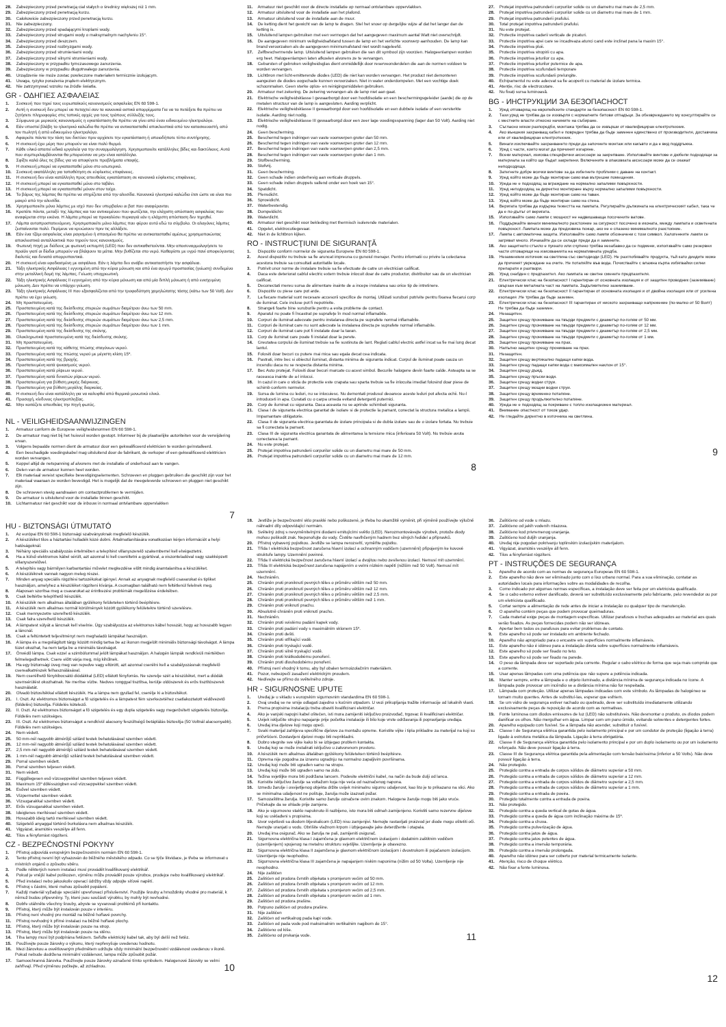28. Zabezpieczony przed penetracją ciał stałych o średnicy większej niż 1 mm.
29. Zabezpieczony przed penetracją kurzu.
30. Całokowicie zabezpieczony przed penetracją kurzu.
31. Nie zabezpieczony.
32. Zabezpieczony przed spadającymi kroplami wody.
33. Zabezpieczony przed strugami wody o maksymalnym nachyleniu 15°.
34. Zabezpieczony przed deszczem.
35. Zabezpieczony przed rozbryzgami wody.
36. Zabezpieczony przed strumieniami wody.
37. Zabezpieczony przed silnymi strumieniami wody.
38. Zabezpieczony w przypadku tymczasowego zanurzenia.
39. Zabezpieczony w przypadku długotrwałego zanurzenia.
40. Urządzenie nie może zostac powleczone materiałem termicznie izolującym.
41. Uwaga, ryzyko porażenia prądem elektrycznym.
42. Nie zatrzymywać wzroku na źródle światła.
GR - ΟΔΗΓΙΕΣ ΑΣΦΑΛΕΙΑΣ
1. Συσκευή που τηρεί τους ευρωπαϊκούς κανονισμούς ασφαλείας EN 60 598-1.
2. Αυτή η συσκευή δεν μπορεί να πεταχτεί σαν τα κανονικά αστικά απορρίμματα Για να τα πετάξετε θα πρέπει να ζητήσετε πληροφορίες στις τοπικές αρχές για τους τρόπους σύλλεξής τους.
3. Σύμφωνα με μερικούς κανονισμούς η εγκατάσταση θα πρέπει να γίνει από έναν ειδικευμένο ηλεκτρολόγο.
4. Εάν υποστεί βλάβη το ηλεκτρικό καλώδιο θα πρέπει να αντικατασταθεί αποκλειστικά από τον κατασκευαστή, από τον πωλητή ή από ειδικευμένο ηλεκτρολόγο.
5. Αφαιρείτε πάντα την τάση του δικτύου πριν αρχίσετε την εγκατάσταση ή οποιοδήποτε τύπο συντήρησης.
6. Η συσκευή έχει μέρη που μπορούν να είναι πολύ θερμά.
7. Κάθε υλικό απαιτεί ειδικά εργαλεία για την συναρμολόγηση. Χρησιμοποιείτε κατάλληλες βίδες και δακτύλιους. Αυτά που συμπεριλαμβάνονται θα μπορούσαν να μην είναι κατάλληλα.
8. Σφίξτε καλά όλες τις βίδες για να αποφύγετε προβλήματα επαφής.
9. Η συσκευή μπορεί να εγκατασταθεί μόνο στο εσωτερικό.
10. Συσκευή ακατάλληλη για τοποθέτηση σε εύφλεκτες επιφάνειες.
11. Η συσκευή δεν είναι κατάλληλη προς απευθείας εγκατάσταση σε κανονικά εύφλεκτες επιφάνειες.
12. Η συσκευή μπορεί να εγκατασταθεί μόνο στο ταβάνι.
13. Η συσκευή μπορεί να εγκατασταθεί μόνον στον τοίχο.
14. Το βάρος της λάμπας θα πρέπει να στηρίζεται από την αλυσίδα. Κανονικό ηλεκτρικό καλώδιο έτσι ώστε να είναι πιο μακρύ από την αλυσίδα.
15. Χρησιμοποιείτε μόνο λάμπες με ισχύ που δεν υπερβαίνει οι βατ που αναφέρονται.
16. Κρατάτε πάντα, μεταξύ της λάμπας και του αντικειμένου που φωτίζεται, την ελάχιστη απόσταση ασφαλείας που αναφέρεται στην εικόνα. Η λάμπα μπορεί να προκαλέσει πυρκαγιά εάν η ελάχιστη απόσταση δεν τηρηθεί.
17. Λάμπα αυτοπροστατευόμενη. Χρησιμοποιείτε μόνο λάμπες που φέρου αυτό εδώ το σύμβολο. Οι αλογόνες λάμπες ζεσταίνονται πολύ. Περίμενε να κρυώσουν πριν τις αλλάξετε.
18. Εάν ένα τζάμι ασφαλείας είναι ραγισμένο ή σπασμένο θα πρέπει να αντικατασταθεί αμέσως χρησιμοποιώντας αποκλειστικά ανταλλακτικά που τηρούν τους κανονισμούς.
19. Φωτεινή πηγή με διόδους με φωτεινή εκπομπή (LED) που δεν αντικαθιστούνται. Μην αποσυναρμολογήσετε το προϊόν γιατί οι δίοδοι μπορούν να βλάψουν τα μάτια. Μην βυθίζεται στο νερό. Καθαρίστε με υγρό πανί αποφεύγοντας διαλυτές και δυνατά απορρυπαντικά.
20. Η συσκευή είναι εφοδιασμένη με ασφάλεια. Εάν η λάμπα δεν ανάβει αντικαταστήστε την ασφάλεια.
21. Τάξη ηλεκτρικής Ασφάλειας Ι εγγυημένη από την κύρια μόνωση και από ένα αγωγό προστασίας (γείωση) συνδεμένο στην μεταλλική δομή της λάμπας. Γείωση υποχρεωτική.
22. Τάξη ηλεκτρικής Ασφάλειας ΙΙ εγγυημένη από την κύρια μόνωση και από μία διπλή μόνωση ή από ενισχυμένη μόνωση. Δεν πρέπει να υπάρχει γείωση.
23. Τάξη ηλεκτρικής Ασφάλειας ΙΙΙ που εξασφαλίζεται από την τροφοδότηση χαμηλώτατης τάσης (κάτω των 50 Volt). Δεν πρέπει να έχει γείωση.
24. Μη προστατευμένη.
25. Προστατευμένη κατά της διείσδυσης στερεών σωμάτων διαμέτρου άνω των 50 mm.
26. Προστατευμένη κατά της διείσδυσης στερεών σωμάτων διαμέτρου άνω των 12 mm.
27. Προστατευμένη κατά της διείσδυσης στερεών σωμάτων διαμέτρου άνω των 2,5 mm.
28. Προστατευμένη κατά της διείσδυσης στερεών σωμάτων διαμέτρου άνω των 1 mm.
29. Προστατευμένη κατά της διείσδυσης της σκόνης.
30. Ολοκληρωτικά προστατευμένη κατά της διείσδυσης σκόνης.
31. Μη προστατευμένη.
32. Προστατευμένη κατά της κάθετης πτώσης σταγόνων νερού.
33. Προστατευμένη κατά της πτώσης νερού με μέγιστη κλίση 15º.
34. Προστατευμένη κατά της βροχής.
35. Προστατευμένη κατά ψεκασμούς νερού.
36. Προστατευμένη κατά ρίψεων νερού.
37. Προστατευμένη κατά δυνατών ρίψεων νερού.
38. Προστατευμένη για βύθιση μικρής διάρκειας.
39. Προστατευμένη για βύθιση μεγάλης διαρκείας.
40. Η συσκευή δεν είναι κατάλληλη για να καλυφθεί από θερμικά μονωτικό υλικό.
41. Προσοχή, κίνδυνος ηλεκτροπληξίας.
42. Μην κοιτάζετε απευθείας την πηγή φωτός.
NL - VEILIGHEIDSAANWIJZINGEN
1. Armatuur conform de Europese veiligheidsnormen EN 60 598-1.
2. De armatuur mag niet bij het huisvuil worden gestopt. Informeer bij de plaatselijke autoriteiten voor de verwijdering ervan.
3. Volgens bepaalde normen dient de armatuur door een gekwalificeerd elektricien te worden geïnstalleerd.
4. Een beschadigde voedingskabel mag uitsluitend door de fabrikant, de verkoper of een gekwalificeerd elektricien worden vervangen.
5. Koppel altijd de netspanning af alvorens met de installatie of onderhoud aan te vangen.
6. Delen van de armatuur kunnen heet worden.
7. Elk materiaal vereist specifieke bevestigingselementen. Schroeven en pluggen gebruiken die geschikt zijn voor het materiaal waaraan ze worden bevestigd. Het is mogelijk dat de meegeleverde schroeven en pluggen niet geschikt zijn.
8. De schroeven stevig aandraaien om contactproblemen te vermijden.
9. De armatuur is uitsluitend voor de installatie binnen geschikt.
10. Lichtarmatuur niet geschikt voor de inbouw in normaal ontvlambare oppervlakken
7
11. Armatuur niet geschikt voor de directe installatie op normaal ontvlambare oppervlakken.
12. Armatuur uitsluitend voor de installatie aan het plafond.
13. Armatuur uitsluitend voor de installatie aan de muur.
14. De ketting dient het gewicht van de lamp te dragen. Stel het snoer op dergelijke wijze af dat het langer dan de ketting is.
15. Uitsluitend lampen gebruiken met een vermogen dat het aangegeven maximum aantal Watt niet overschrijdt.
16. De aangegeven minimum veiligheidsafstand tussen de lamp en het verlichte voorwerp aanhouden. De lamp kan brand veroorzaken als de aangegeven minimumafstand niet wordt nageleefd.
17. Zelfbeschermende lamp. Uitsluitend lampen gebruiken die van dit symbool zijn voorzien. Halogeenlampen worden erg heet. Halogeenlampen laten afkoelen alvorens ze te vervangen.
18. Gebarsten of gebroken veiligheidsglas dient onmiddellijk door reserveonderdelen die aan de normen voldoen te worden vervangen.
19. Lichtbron met licht-emitterende diodes (LED) die niet kan worden vervangen. Het product niet demonteren aangezien de diodes oogschade kunnen veroorzaken. Niet in water onderdompelen. Met een vochtige doek schoonmaken. Geen sterke oplos- en reinigingsmiddelen gebruiken.
20. Armatuur met zekering. De zekering vervangen als de lamp niet aan gaat.
21. Elektrische veiligheidsklasse I gewaarborgd door een hoofdisolatie en een beschermingsgeleider (aarde) die op de metalen structuur van de lamp is aangesloten. Aarding verplicht.
22. Elektrische veiligheidsklasse II gewaarborgd door een hoofdisolatie en een dubbele isolatie of een versterkte isolatie. Aarding niet nodig.
23. Elektrische veiligheidsklasse III gewaarborgd door een zeer lage voedingsspanning (lager dan 50 Volt). Aarding niet nodig.
24. Geen bescherming.
25. Beschermd tegen indringen van vaste voorwerpen groter dan 50 mm.
26. Beschermd tegen indringen van vaste voorwerpen groter dan 12 mm.
27. Beschermd tegen indringen van vaste voorwerpen groter dan 2,5 mm.
28. Beschermd tegen indringen van vaste voorwerpen groter dan 1 mm.
29. Stofbescherming.
30. Stofvrij.
31. Geen bescherming.
32. Geen schade indien onderhevig aan verticale druppels.
33. Geen schade indien druppels vallend onder een hoek van 15°.
34. Spatdicht.
35. Plensdicht.
36. Sproeidicht.
37. Waterbestendig.
38. Dompeldicht.
39. Waterdicht.
40. Armatuur niet geschikt voor bekleding met thermisch isolerende materialen.
41. Opgelet, elektrocutiegevaar.
42. Niet in de lichtbron kijken.
RO - INSTRUCŢIUNI DE SIGURANŢĂ
1. Dispozitiv conform normelor de siguranta Europene EN 60 598-1.
2. Acest dispozitiv nu trebuie sa fie aruncat impreuna cu gunoiul menajer. Pentru informatii cu privire la colectarea acestora trebuie sa consultati autoritatile locale.
3. Potrivit unor norme de instalare trebuie sa fie efectuate de catre un electrician calificat.
4. Daca este deteriorat cablul electric extern trebuie inlocuit doar de catre productor, distribuitor sau de un electrician calificat.
5. Deconectati mereu sursa de alimentare inainte de a incepe instalarea sau orice tip de intretinere.
6. Dispozitiv cu piese care pot arde.
7. La fiecare material sunt necesare accesorii specifice de montaj. Utilizati suruburi potrivite pentru fixarea fiecarui corp de iluminat. Cele incluse pot fi nepotrivite.
8. Strangeti foarte bine suruburile pentru a evita probleme de contact.
9. Aparatul nu poate fi încastrat pe suprafeţe în mod normal inflamabile.
10. Corpuri de iluminat adecvate pentru instalarea directa pe suprafete normal inflamabile.
11. Corpuri de iluminat care nu sunt adecvate la instalarea directa pe suprafete normal inflamabile.
12. Corpuri de iluminat care pot fi instalate doar la tavan.
13. Corp de iluminat care poate fi instalat doar la perete.
14. Greutatea corpului de iluminat trebuie sa fie sustinuta de lant. Reglati cablul electric astfel incat sa fie mai lung decat lantul.
15. Folositi doar becuri cu putere mai mica sau egala decat cea indicata.
16. Pastrati, intre bec si obiectul iluminat, distanta minima de siguranta indicat. Corpul de iluminat poate cauza un incendiu daca nu se respecta distanta minima.
17. Bec Auto protejat. Folositi doar becuri marcate cu acest simbol. Becurile halogene devin foarte calde. Asteapta sa se raceasca inainte de a-l inlocui.
18. In cazul in care o sticla de protectie este crapata sau sparta trebuie sa fie inlocuita imediat folosind doar piese de schimb conform normelor.
19. Sursa de lumina cu leduri, nu se inlocuiesc. Nu demontati produsul deoarece aceste leduri pot afecta ochii. Nu-l introduceti in apa. Curatati cu o carpa umeda evitand detergenti puternici.
20. Corp de iluminat cu siguranta. Daca aceasta nu se aprinde schimbati siguranta.
21. Clasa I de siguranta electrica garantat de isolare si de protectie la pamant, conectat la structura metalica a lampii. Impamantare obligatorie.
22. Clasa II de siguranta electrica garantata de izolare principala si de dubla izolare sau de o izolare fortata. Nu trebuie sa fi conectata la pamant.
23. Clasa III de siguranta electrica garantata de alimentarea la tensiune mica (inferioara 50 Volt). Nu trebuie avuta conectarea la pamant.
24. Nu este protejat.
25. Protejat impotriva patrunderii corpurilor solide cu un diametru mai mare de 50 mm.
26. Protejat impotriva patrunderii corpurilor solide cu un diametru mai mare de 12 mm.
8
27. Protejat impotriva patrunderii corpurilor solide cu un diametru mai mare de 2,5 mm.
28. Protejat impotriva patrunderii corpurilor solide cu un diametru mai mare de 1 mm.
29. Protejat impotriva patrunderii prafului.
30. Total protejat impotriva patrunderii prafului.
31. Nu este protejat.
32. Protectie impotriva caderii verticale de picaturi.
33. Protectie impotriva apei care se incadreaza atunci cand este inclinat pana la maxim 15°.
34. Protectie impotriva ploii.
35. Protectie impotriva stropirii cu apa.
36. Protectie impotriva jeturilor cu apa.
37. Protectie impotriva jeturilor puternice de apa.
38. Protectie impotriva scufundarii temporare
39. Protectie impotriva scufundarii prelungite.
40. Echipamentul nu este adecvat sa fie acoperit cu material de izolare termica.
41. Atenție, risc de electrocutare.
42. Nu fixați sursa luminoasă.
BG - ИНСТРУКЦИИ ЗА БЕЗОПАСНОСТ
1. Уред отговарящ на европейските стандарти за безопасност EN 60 598-1.
2. Тази уред не трябва да се изхвърля с нормалните битови отпадъци. За обезвреждането му консултирайте се с местните власти относно начините на събиране.
3. Съгласно някои разпоредби, монтажа трябва да се извърши от квалифициран електротехник.
4. Ако външния захранващ кабел е повреден трябва да бъде заменен единствено от производителя, доставчика или от квалифициран електротехник.
5. Винаги изключвайте захранването преди да започнете монтаж или какъвто и да е вид поддръжка.
6. Уред с части, които могат да причинят изгаряне.
7. Всеки материал, изисква специфични аксесоари за закрепване. Използвайте винтове и дюбели подходящи за материала за който ще бъдат закрепени. Включените в опаковката аксесоари може да се окажат неподходящи.
8. Затегнете добре всички винтове за да избегнете проблеми с даване на контакт.
9. Уред който може да бъде монтиран само във вътрешни помещения.
10. Уреда не е подходящ за вграждане на нормално запалими повърхности.
11. Уред неподходящ за директно монтиране върху нормално запалими повърхности.
12. Уред който може да бъде монтиран само на таван.
13. Уред който може да бъде монтиран само на стена.
14. Веригата трябва да издържа тежестта на лампата. Регулирайте дължината на електрическият кабел, така че да е по-дълъг от веригата.
15. Използвайте само лампи с мощност не надвишаваща посочените ватове.
16. Поддържайте винаги минималното разстояние за сигурност посочено в иконата, между лампата и осветената повърхност. Лампата може да предизвика пожар, ако не е спазено минималното разстояние.
17. Лампа с автоматична защита. Използвайте само лампи обозначени с този символ. Халогенните лампи се загряват много. Изчакайте да се охлади преди да я замените.
18. Ако защитното стъкло е пукнато или счупено трябва незабавно да се подмени, използвайте само резервни части отговарящи на изискванията на нормативната уредба.
19. Незаменяем източник на светлина със светодиоди (LED). Не разглобявайте продукта, тъй като диодите може да причинят увреждане на очите. Не потапяйте във вода. Почиствайте с влажна кърпа избягвайки силни препарати и разтвори.
20. Уред снабден с предпазител. Ако лампата не светне сменете предпазителя.
21. Електрически клас на безопасност I гарантиран от основната изолация и от защитен проводник (заземяване) свързан към металната част на лампата. Задължително заземяване.
22. Електрически клас на безопасност II гарантиран от основната изолация и от двойна изолация или от усилена изолация .Не трябва да бъде заземен.
23. Електрически клас на безопасност III гарантиран от ниското захранващо напрежение (по-малко от 50 Волт) Не трябва да бъде заземен.
24. Незащитен.
25. Защитен срещу проникване на твърди предмети с диаметър по-голям от 50 мм.
26. Защитен срещу проникване на твърди предмети с диаметър по-голям от 12 мм.
27. Защитен срещу проникване на твърди предмети с диаметър по-голям от 2,5 мм.
28. Защитен срещу проникване на твърди предмети с диаметър по-голям от 1 мм.
29. Защитен срещу проникване на прах.
30. Напълно защитен срещу проникване на прах.
31. Незащитен.
32. Защитен срещу вертикално падащи капки вода.
33. Защитен срещу падащи капки вода с максимален наклон от 15°.
34. Защитен срещу дъжд.
35. Защитен срещу пръски води.
36. Защитен срещу водни струи.
37. Защитен срещу мощни водни струи.
38. Защитен срещу временно потапяне.
39. Защитен срещу продължително потапяне.
40. Уреда не е подходящ за покриване с топло изолационен материал.
41. Внимание опастност от токов удар.
42. Не гледайте директно в източника на светлина.
9
HU - BIZTONSÁGI ÚTMUTATÓ
1. Az európai EN 60 598-1 biztonsági szabványoknak megfelelő készülék.
2. A készüléket tilos a háztartási hulladék közé dobni. Ártalmatlanítására vonatkozóan kérjen információt a helyi hatóságoknál.
3. Néhány speciális szabályozás értelmében a telepítést villanyszerelő szakemberrel kell elvégeztetni.
4. Ha a külső elektromos kábel sérült, azt azonnal ki kell cseréltetni a gyártóval, a viszonteladóval vagy szakképzett villanyszerelővel.
5. A telepítés vagy bármilyen karbantartási művelet megkezdése előtt mindig áramtalanítsa a készüléket.
6. A készüléknek vannak nagyon meleg részei.
7. Minden anyag speciális rögzítési tartozékokat igényel. Annak az anyagnak megfelelő csavarokat és tipliket használjon, amelyhez a készüléket rögzíteni kívánja. A csomagban található nem feltétlenül felelnek meg.
8. Alaposan szorítsa meg a csavarokat az érintkezési problémák megelőzése érdekében.
9. Csak beltérbe telepíthető készülék.
10. A készülék nem alkalmas általában gyúlékony felületeken történő beépítésre.
11. A készülék nem alkalmas normál körülmények között gyúlékony felületekre történő szerelésre.
12. Csak mennyezetre szerelhető készülék.
13. Csak falra szerelhető készülék.
14. A lámpatest súlyát a láncnak kell viselnie. Úgy szabályozza az elektromos kábel hosszát, hogy az hosszabb legyen a láncnál.
15. Csak a feltüntetett teljesítményt nem meghaladó lámpákat használjon.
16. A lámpa és a megvilágított tárgy között mindig tartsa be az ikonon megjelölt minimális biztonsági távolságot. A lámpa tüzet okozhat, ha nem tartja be a minimális távolságot.
17. Önvédő lámpa. Csak ezzel a szimbólummal jelölt lámpákat használjon. A halogén lámpák rendkívüli mértékben felmelegedhetnek. Csere előtt várja meg, míg kihűlnek.
18. Ha egy biztonsági üveg meg van repedve vagy eltörött, azt azonnal cserélni kell a szabályozásnak megfelelő cserealkatrészek felhasználásával.
19. Nem cserélhető fénykibocsátó diódákkal (LED) ellátott fényforrás. Ne szerelje szét a készüléket, mert a diódák szemsérülést okozhatnak. Ne merítse vízbe. Nedves ronggyal tisztítsa, kerülje oldószerek és erős tisztítószerek használatát.
20. Olvadó biztosítékkal ellátott készülék. Ha a lámpa nem gyullad fel, cserélje ki a biztosítékot.
21. I. Oszt. Az elektromos biztonságot a fő szigetelés és a lámpatest fém szerkezetéhez csatlakoztatott védővezető (földelés) biztosítja. Földelés kötelező.
22. II. Oszt. Az elektromos biztonságot a fő szigetelés és egy dupla szigetelés vagy megerősített szigetelés biztosítja. Földelés nem szükséges.
23. III. Oszt. Az elektromos biztonságot a rendkívül alacsony feszültségű betáplálás biztosítja (50 Voltnál alacsonyabb). Földelés nem szükséges.
24. Nem védett.
25. 50 mm-nél nagyobb átmérőjű szilárd testek behatolásával szemben védett.
26. 12 mm-nél nagyobb átmérőjű szilárd testek behatolásával szemben védett.
27. 2,5 mm-nél nagyobb átmérőjű szilárd testek behatolásával szemben védett.
28. 1 mm-nél nagyobb átmérőjű szilárd testek behatolásával szemben védett.
29. Porral szemben védett.
30. Porral szemben teljesen védett.
31. Nem védett.
32. Függőlegesen eső vízcseppekkel szemben teljesen védett.
33. Maximum 15º dőlésszögben eső vízcseppekkel szemben védett.
34. Esővel szemben védett.
35. Vízpermettel szemben védett.
36. Vízsugarakkal szemben védett.
37. Erős vízsugarakkal szemben védett.
38. Ideiglenes merítéssel szemben védett.
39. Hosszabb ideig tartó merítéssel szemben védett.
40. Szigetelő anyaggal történő burkolásra nem alkalmas készülék.
41. Vigyázat, áramütés veszélye áll fenn.
42. Tilos a fényforrást rögzíteni.
CZ - BEZPEČNOSTNÍ POKYNY
1. Přístroj odpovídá evropským bezpečnostním normám EN 60 598-1.
2. Tento přístroj nesmí být vyhazován do běžného městského odpadu. Co se týče likvidace, je třeba se informovat u místních orgánů o způsobu sběru.
3. Podle některých norem instalaci musí provádět kvalifikovaný elektrikář.
4. Pokud je vnější kabel poškozen, výměnu může provádět pouze výrobce, prodejce nebo kvalifikovaný elektrikář.
5. Před instalací nebo jakoukoliv operací údržby vždy odpojte síťové napětí.
6. Přístroj s částmi, které mohou způsobit popálení.
7. Každý materiál vyžaduje speciální upevňovací příslušenství. Použijte šrouby a hmoždinky vhodné pro materiál, k němuž budou připevněny. Ty, které jsou součástí výrobku, by mohly být nevhodné.
8. Dobře utáhněte všechny šrouby, abyste se vyvarovali problémů při kontaktu.
9. Přístroj, který může být instalován pouze v interiéru.
10. Přístroj není vhodný pro montáž na běžně hořlavé povrchy.
11. Přístroj nevhodný k přímé instalaci na běžně hořlavé plochy.
12. Přístroj, který může být instalován pouze na strop.
13. Přístroj, který může být instalován pouze na stěnu.
14. Tíha lampy musí být podpírána řetězem. Seřiďte elektrický kabel tak, aby byl delší než řetěz.
15. Používejte pouze žárovky o výkonu, který nepřevyšuje uvedenou hodnotu.
16. Mezi žárovkou a osvětlovaným předmětem udržujte vždy minimální bezpečnostní vzdálenost uvedenou v ikoně. Pokud nebude dodržena minimální vzdálenost, lampa může způsobit požár.
17. Samoochranná žárovka. Používejte pouze žárovky označené tímto symbolem. Halogenové žárovky se velmi zahřívají. Před výměnou počkejte, až zchladnou.
10
18. Jestliže je bezpečnostní sklo prasklé nebo poškozené, je třeba ho okamžitě vyměnit, při výměně používejte výlučně náhradní díly odpovídající normám.
19. Světelný zdroj s nevyměnitelnými diodami emitujícími světlo (LED). Nerozmontovávejte výrobek, protože diody mohou poškodit zrak. Neponořujte do vody. Čistěte navlhčeným hadrem bez silných ředidel a přípravků.
20. Přístroj vybavený pojistkou. Jestliže se lampa nerozsvítí, vyměňte pojistku.
21. Třída I elektrická bezpečnost zaručena hlavní izolací a ochranným vodičem (uzemnění) připojeným ke kovové struktuře lampy. Uzemnění povinné.
22. Třída II elektrická bezpečnost zaručena hlavní izolací a dvojitou nebo zesílenou izolací. Nemusí mít uzemnění.
23. Třída III elektrická bezpečnost zaručena napájením o velmi nízkém napětí (nižším než 50 Volt). Nemusí mít uzemnění.
24. Nechráněn.
25. Chráněn proti proniknutí pevných těles o průměru větším než 50 mm.
26. Chráněn proti proniknutí pevných těles o průměru větším než 12 mm.
27. Chráněn proti proniknutí pevných těles o průměru větším než 2,5 mm.
28. Chráněn proti proniknutí pevných těles o průměru větším než 1 mm.
29. Chráněn proti vniknutí prachu.
30. Absolutně chráněn proti vniknutí prachu.
31. Nechráněn.
32. Chráněn proti svislému padání kapek vody.
33. Chráněn proti padání vody s maximálním sklonem 15º.
34. Chráněn proti dešti.
35. Chráněn proti stříkající vodě.
36. Chráněn proti tryskající vodě.
37. Chráněn proti silně tryskající vodě.
38. Chráněn proti krátkodobému ponoření.
39. Chráněn proti dlouhodobému ponoření.
40. Přístroj není vhodný k tomu, aby byl obalen termoizolačním materiálem.
41. Pozor, nebezpečí zasažení elektrickým proudem.
42. Nedívejte se přímo do světelného zdroje.
HR - SIGURNOSNE UPUTE
1. Uređaj je u skladu s europskim sigurnosnim standardima EN 60 598-1.
2. Ovaj uređaj se ne smije odlagati zajedno s kućnim otpadom. U vezi prikupljanja tražite informacije od lokalnih vlasti.
3. Prema propisima instalaciju treba obaviti kvalificirani električar.
4. Ako je vanjski napojni kabel oštećen, isti mora zamijeniti isključivo proizvođač, trgovac ili kvalificirani električar.
5. Uvijek isključite strujno napajanje prije početka instalacije ili bilo koje vrste održavanja ili popravljanja uređaja.
6. Uređaj ima djelove koji mogu opeći.
7. Svaki materijal zahtijeva specifične djelove za montažu opreme. Koristite vijke i tipla prikladne za materijal na koji su pričvršćeni. Dostavljeni djelovi mogu biti neprikladni.
8. Dobro stegnite sve vijke kako bi se izbjegao problem kontakta.
9. Uređaj koji se može instalirati isključivo u zatvorenom prostoru.
10. A készülék nem alkalmas általában gyúlékony felületeken történő beépítésre.
11. Oprema nije pogodna za izravnu ugradnju na normalno zapaljivim površinama.
12. Uređaj koji može biti ugrađen samo na stropu.
13. Uređaj koji može biti ugrađen samo na zidu.
14. Težina svjetiljke mora biti podržana lancem. Podesite električni kabel, na način da bude dulji od lanca.
15. Koristite isključivo žarulje sa voltažom koja nije veća od naznačenog napona.
16. Između žarulje i osvijetljenog objekta držite uvijek minimalnu sigurnu udaljenost, kao što je to prikazano na slici. Ako se minimalna udaljenost ne poštuje, žarulja može izazvati požar.
17. Samozaštitna žarulja. Koristite samo žarulje označene ovim znakom. Halogene žarulje mogu biti jako vruće. Pričekajte da se ohlade prije zamjene.
18. Ako je sigurnosno staklo napuknuto ili razbijeno, isto mora biti odmah zamijenjeno. Koristiti samo rezervne dijelove koji su usklađeni s propisima.
19. Izvor svjetlosti sa diodom bljeskalicom (LED) nisu zamjenjivi. Nemojte rastavljati proizvod jer diode mogu oštetiti oči. Nemojte uranjati u vodu. Obrišite vlažnom krpom i izbjegavajte jake deterdžente i otapala.
20. Uređaj ima osigurač. Ako se žarulja ne pali, zamijeniti osigurač.
21. Sigurnosna električna klasa I zajamčena je glavnom električnom izolacijom i dodatnim zaštitnim vodičem (uzemljenjem) spojenog na metalnu strukturu svjetiljke. Uzemljenje je obavezno.
22. Sigurnosna električna klasa II zajamčena je glavnom električnom izolacijom i dvostrukom ili pojačanom izolacijom. Uzemljenje nije neophodno.
23. Sigurnosna električna klasa III zajamčena je napajanjem niskim naponima (nižim od 50 Volta). Uzemljenje nije neophodno.
24. Nije zaštićen
25. Zaštićen od prodora čvrstih objekata s promjerom većim od 50 mm.
26. Zaštićen od prodora čvrstih objekata s promjerom većim od 12 mm.
27. Zaštićen od prodora čvrstih objekata s promjerom većim od 2,5 mm.
28. Zaštićen od prodora čvrstih objekata s promjerom većim od 1 mm.
29. Zaštićen od prodora prašine.
30. Potpuno zaštićen od prodora prašine.
31. Nije zaštićen
32. Zaštićen od vertikalnog pada kapi vode.
33. Zaštićen od pada vode pod maksimalnim vertikalnim nagibom do 15°.
34. Zaštićeno od kiše.
35. Zaštićeno od prskanja vode.
11
36. Zaštićeno od vode u mlazu.
37. Zaštićeno od jakih vodenih mlazova.
38. Zaštićeno kod privremenog uranjanja.
39. Zaštićeno kod duljih uranjanja.
40. Uređaj nije pogodan pokrivanju toplinskim izolacijskim materijalom.
41. Vigyázat, áramütés veszélye áll fenn.
42. Tilos a fényforrást rögzíteni.
PT - INSTRUÇÕES DE SEGURANÇA
1. Aparelho de acordo com as normas de segurança Europeias EN 60 598-1.
2. Este aparelho não deve ser eliminado junto com o lixo urbano normal. Para a sua eliminação, contatar as autoridades locais para informações sobre as modalidades de recolha.
3. Como indicado por algumas normas específicas, a instalação deve ser feita por um eletricista qualificado.
4. Se o cabo externo estiver danificado, deverá ser substituído exclusivamente pelo fabricante, pelo revendedor ou por um eletricista qualificado.
5. Cortar sempre a alimentação de rede antes de iniciar a instalação ou qualquer tipo de manutenção.
6. O aparelho contém peças que podem provocar queimaduras.
7. Cada material exige peças de montagem específicas. Utilizar parafusos e buchas adequados ao material aos quais serão fixados. As peças fornecidas podem não ser idóneas.
8. Apertar bem todos os parafusos para evitar problemas de contato.
9. Este aparelho só pode ser instalado em ambiente fechado.
10. Aparelho não apropriado para o encastre em superfícies normalmente inflamáveis.
11. Este aparelho não é idóneo para a instalação direta sobre superfícies normalmente inflamáveis.
12. Este aparelho só pode ser fixado no teto.
13. Este aparelho só pode ser fixado na parede.
14. O peso da lâmpada deve ser suportado pela corrente. Regular o cabo elétrico de forma que seja mais comprido que a corrente.
15. Usar apenas lâmpadas com uma potência que não supere a potência indicada.
16. Manter sempre, entre a lâmpada e o objeto iluminado, a distância mínima de segurança indicada no ícone. A lâmpada pode provocar um incêndio se a distância mínima não for respeitada.
17. Lâmpada com proteção. Utilizar apenas lâmpadas indicadas com este símbolo. As lâmpadas de halogéneo se tornam muito quentes. Antes de substituí-las, esperar que esfriem.
18. Se um vidro de segurança estiver rachado ou quebrado, deve ser substituído imediatamente utilizando exclusivamente peças de reposição de acordo com as normativas.
19. Fonte luminosa com díodos emissores de luz (LED) não substituíveis. Não desmontar o produto, os díodos podem danificar os olhos. Não mergulhar em água. Limpar com um pano úmido, evitando solventes e detergentes fortes.
20. Aparelho equipado com fusível. Se a lâmpada não acender, substituir o fusível.
21. Classe I de Segurança elétrica garantida pelo isolamento principal e por um condutor de proteção (ligação à terra) ligado à estrutura metálica da lâmpada. Ligação à terra obrigatória.
22. Classe II de Segurança elétrica garantida pelo isolamento principal e por um duplo isolamento ou por um isolamento reforçado. Não deve possuir ligação à terra.
23. Classe III de Segurança elétrica garantida pela alimentação com tensão baixíssima (inferior a 50 Volts). Não deve possuir ligação à terra.
24. Não protegido.
25. Protegido contra a entrada de corpos sólidos de diâmetro superior a 50 mm.
26. Protegido contra a entrada de corpos sólidos de diâmetro superior a 12 mm.
27. Protegido contra a entrada de corpos sólidos de diâmetro superior a 2,5 mm.
28. Protegido contra a entrada de corpos sólidos de diâmetro superior a 1 mm.
29. Protegido contra a entrada de poeira.
30. Protegido totalmente contra a entrada de poeira.
31. Não protegido.
32. Protegido contra a queda vertical de gotas de água.
33. Protegido contra a queda de água com inclinação máxima de 15º.
34. Protegido contra a chuva.
35. Protegido contra pulverização de água.
36. Protegido contra jatos de água.
37. Protegido contra jatos potentes de água.
38. Protegido contra a imersão temporária.
39. Protegido contra a imersão prolongada.
40. Aparelho não idóneo para ser coberto por material termicamente isolante.
41. Atenção, risco de choque elétrico.
42. Não fixar a fonte luminosa.
12